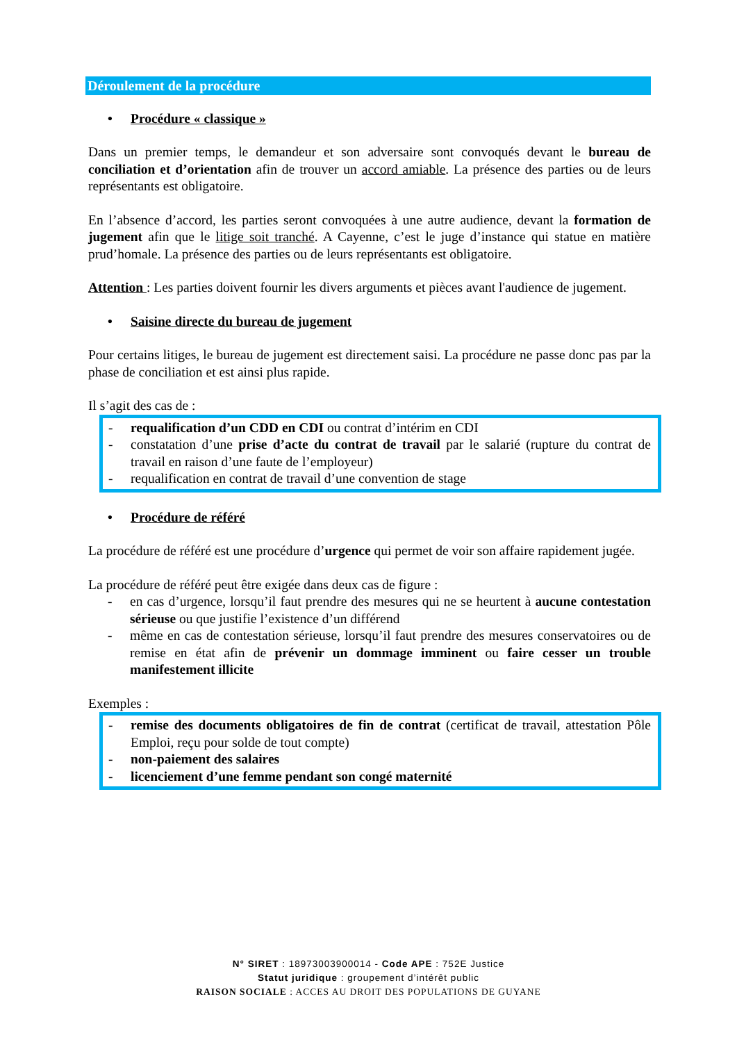Déroulement de la procédure
• Procédure « classique »
Dans un premier temps, le demandeur et son adversaire sont convoqués devant le bureau de conciliation et d’orientation afin de trouver un accord amiable. La présence des parties ou de leurs représentants est obligatoire.
En l’absence d’accord, les parties seront convoquées à une autre audience, devant la formation de jugement afin que le litige soit tranché. A Cayenne, c’est le juge d’instance qui statue en matière prud’homale. La présence des parties ou de leurs représentants est obligatoire.
Attention : Les parties doivent fournir les divers arguments et pièces avant l'audience de jugement.
• Saisine directe du bureau de jugement
Pour certains litiges, le bureau de jugement est directement saisi. La procédure ne passe donc pas par la phase de conciliation et est ainsi plus rapide.
Il s’agit des cas de :
- requalification d’un CDD en CDI ou contrat d’intérim en CDI
- constatation d’une prise d’acte du contrat de travail par le salarié (rupture du contrat de travail en raison d’une faute de l’employeur)
- requalification en contrat de travail d’une convention de stage
• Procédure de référé
La procédure de référé est une procédure d’urgence qui permet de voir son affaire rapidement jugée.
La procédure de référé peut être exigée dans deux cas de figure :
- en cas d’urgence, lorsqu’il faut prendre des mesures qui ne se heurtent à aucune contestation sérieuse ou que justifie l’existence d’un différend
- même en cas de contestation sérieuse, lorsqu’il faut prendre des mesures conservatoires ou de remise en état afin de prévenir un dommage imminent ou faire cesser un trouble manifestement illicite
Exemples :
- remise des documents obligatoires de fin de contrat (certificat de travail, attestation Pôle Emploi, reçu pour solde de tout compte)
- non-paiement des salaires
- licenciement d’une femme pendant son congé maternité
N° SIRET : 18973003900014 - Code APE : 752E Justice
Statut juridique : groupement d’intérêt public
RAISON SOCIALE : ACCES AU DROIT DES POPULATIONS DE GUYANE